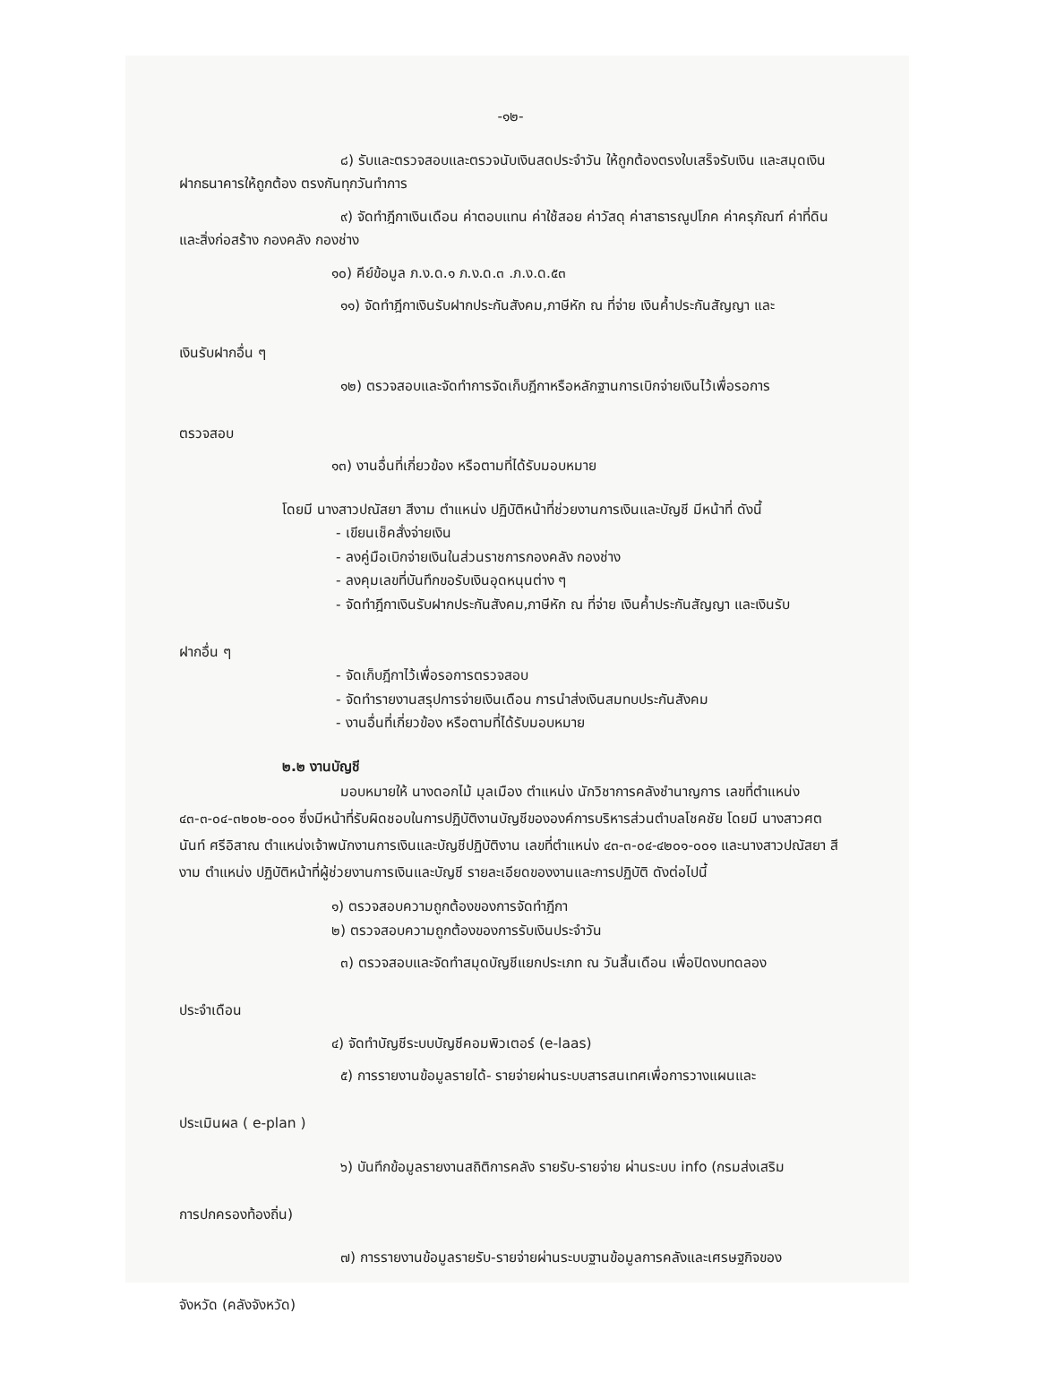-๑๒-
๘) รับและตรวจสอบและตรวจนับเงินสดประจำวัน ให้ถูกต้องตรงใบเสร็จรับเงิน และสมุดเงินฝากธนาคารให้ถูกต้อง ตรงกันทุกวันทำการ
๙) จัดทำฎีกาเงินเดือน ค่าตอบแทน ค่าใช้สอย ค่าวัสดุ ค่าสาธารณูปโภค ค่าครุภัณฑ์ ค่าที่ดินและสิ่งก่อสร้าง กองคลัง กองช่าง
๑๐) คีย์ข้อมูล ภ.ง.ด.๑ ภ.ง.ด.๓ .ภ.ง.ด.๕๓
๑๑) จัดทำฎีกาเงินรับฝากประกันสังคม,ภาษีหัก ณ ที่จ่าย เงินค้ำประกันสัญญา และ
เงินรับฝากอื่น ๆ
๑๒) ตรวจสอบและจัดทำการจัดเก็บฎีกาหรือหลักฐานการเบิกจ่ายเงินไว้เพื่อรอการ
ตรวจสอบ
๑๓) งานอื่นที่เกี่ยวข้อง หรือตามที่ได้รับมอบหมาย
โดยมี นางสาวปณัสยา สีงาม ตำแหน่ง ปฏิบัติหน้าที่ช่วยงานการเงินและบัญชี มีหน้าที่ ดังนี้
- เขียนเช็คสั่งจ่ายเงิน
- ลงคู่มือเบิกจ่ายเงินในส่วนราชการกองคลัง กองช่าง
- ลงคุมเลขที่บันทึกขอรับเงินอุดหนุนต่าง ๆ
- จัดทำฎีกาเงินรับฝากประกันสังคม,ภาษีหัก ณ ที่จ่าย เงินค้ำประกันสัญญา และเงินรับ
ฝากอื่น ๆ
- จัดเก็บฎีกาไว้เพื่อรอการตรวจสอบ
- จัดทำรายงานสรุปการจ่ายเงินเดือน การนำส่งเงินสมทบประกันสังคม
- งานอื่นที่เกี่ยวข้อง หรือตามที่ได้รับมอบหมาย
๒.๒ งานบัญชี
มอบหมายให้ นางดอกไม้ มุลเมือง ตำแหน่ง นักวิชาการคลังชำนาญการ เลขที่ตำแหน่ง ๔๓-๓-๐๔-๓๒๐๒-๐๐๑ ซึ่งมีหน้าที่รับผิดชอบในการปฏิบัติงานบัญชีขององค์การบริหารส่วนตำบลโชคชัย โดยมี นางสาวศตนันท์ ศรีอิสาณ ตำแหน่งเจ้าพนักงานการเงินและบัญชีปฏิบัติงาน เลขที่ตำแหน่ง ๔๓-๓-๐๔-๔๒๐๑-๐๐๑ และนางสาวปณัสยา สีงาม ตำแหน่ง ปฏิบัติหน้าที่ผู้ช่วยงานการเงินและบัญชี รายละเอียดของงานและการปฏิบัติ ดังต่อไปนี้
๑) ตรวจสอบความถูกต้องของการจัดทำฎีกา
๒) ตรวจสอบความถูกต้องของการรับเงินประจำวัน
๓) ตรวจสอบและจัดทำสมุดบัญชีแยกประเภท ณ วันสิ้นเดือน เพื่อปิดงบทดลอง
ประจำเดือน
๔) จัดทำบัญชีระบบบัญชีคอมพิวเตอร์ (e-laas)
๕) การรายงานข้อมูลรายได้- รายจ่ายผ่านระบบสารสนเทศเพื่อการวางแผนและ
ประเมินผล ( e-plan )
๖) บันทึกข้อมูลรายงานสถิติการคลัง รายรับ-รายจ่าย ผ่านระบบ info (กรมส่งเสริม
การปกครองท้องถิ่น)
๗) การรายงานข้อมูลรายรับ-รายจ่ายผ่านระบบฐานข้อมูลการคลังและเศรษฐกิจของ
จังหวัด (คลังจังหวัด)